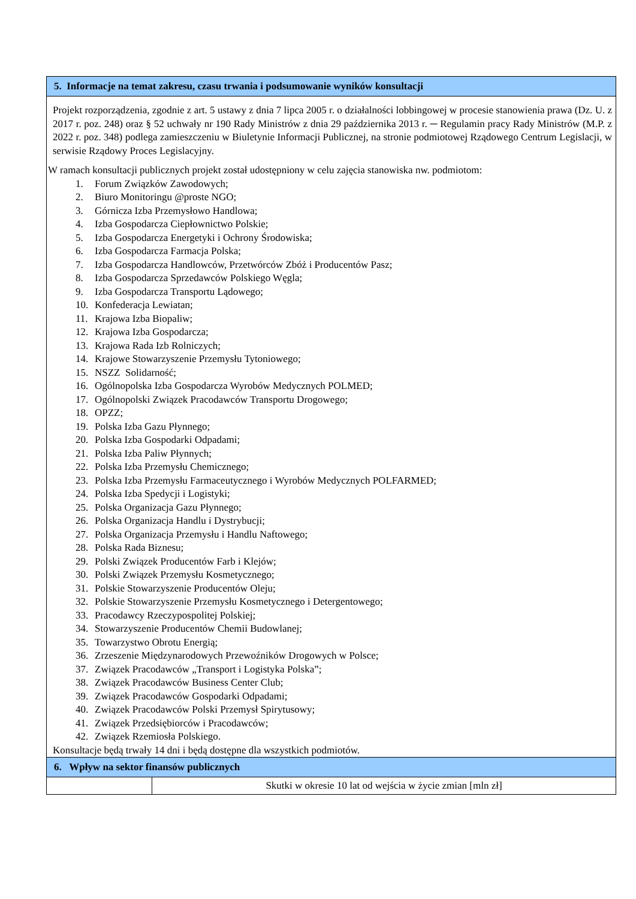| 5. Informacje na temat zakresu, czasu trwania i podsumowanie wyników konsultacji | |
| --- | --- |
| Projekt rozporządzenia, zgodnie z art. 5 ustawy z dnia 7 lipca 2005 r. o działalności lobbingowej w procesie stanowienia prawa (Dz. U. z 2017 r. poz. 248) oraz § 52 uchwały nr 190 Rady Ministrów z dnia 29 października 2013 r. ─ Regulamin pracy Rady Ministrów (M.P. z 2022 r. poz. 348) podlega zamieszczeniu w Biuletynie Informacji Publicznej, na stronie podmiotowej Rządowego Centrum Legislacji, w serwisie Rządowy Proces Legislacyjny. W ramach konsultacji publicznych projekt został udostępniony w celu zajęcia stanowiska nw. podmiotom: 1. Forum Związków Zawodowych; 2. Biuro Monitoringu @proste NGO; 3. Górnicza Izba Przemysłowo Handlowa; 4. Izba Gospodarcza Ciepłownictwo Polskie; 5. Izba Gospodarcza Energetyki i Ochrony Środowiska; 6. Izba Gospodarcza Farmacja Polska; 7. Izba Gospodarcza Handlowców, Przetwórców Zbóż i Producentów Pasz; 8. Izba Gospodarcza Sprzedawców Polskiego Węgla; 9. Izba Gospodarcza Transportu Lądowego; 10. Konfederacja Lewiatan; 11. Krajowa Izba Biopaliw; 12. Krajowa Izba Gospodarcza; 13. Krajowa Rada Izb Rolniczych; 14. Krajowe Stowarzyszenie Przemysłu Tytoniowego; 15. NSZZ Solidarność; 16. Ogólnopolska Izba Gospodarcza Wyrobów Medycznych POLMED; 17. Ogólnopolski Związek Pracodawców Transportu Drogowego; 18. OPZZ; 19. Polska Izba Gazu Płynnego; 20. Polska Izba Gospodarki Odpadami; 21. Polska Izba Paliw Płynnych; 22. Polska Izba Przemysłu Chemicznego; 23. Polska Izba Przemysłu Farmaceutycznego i Wyrobów Medycznych POLFARMED; 24. Polska Izba Spedycji i Logistyki; 25. Polska Organizacja Gazu Płynnego; 26. Polska Organizacja Handlu i Dystrybucji; 27. Polska Organizacja Przemysłu i Handlu Naftowego; 28. Polska Rada Biznesu; 29. Polski Związek Producentów Farb i Klejów; 30. Polski Związek Przemysłu Kosmetycznego; 31. Polskie Stowarzyszenie Producentów Oleju; 32. Polskie Stowarzyszenie Przemysłu Kosmetycznego i Detergentowego; 33. Pracodawcy Rzeczypospolitej Polskiej; 34. Stowarzyszenie Producentów Chemii Budowlanej; 35. Towarzystwo Obrotu Energią; 36. Zrzeszenie Międzynarodowych Przewoźników Drogowych w Polsce; 37. Związek Pracodawców „Transport i Logistyka Polska”; 38. Związek Pracodawców Business Center Club; 39. Związek Pracodawców Gospodarki Odpadami; 40. Związek Pracodawców Polski Przemysł Spirytusowy; 41. Związek Przedsiębiorców i Pracodawców; 42. Związek Rzemiosła Polskiego. Konsultacje będą trwały 14 dni i będą dostępne dla wszystkich podmiotów. | |
| 6. Wpływ na sektor finansów publicznych | |
| | Skutki w okresie 10 lat od wejścia w życie zmian [mln zł] |